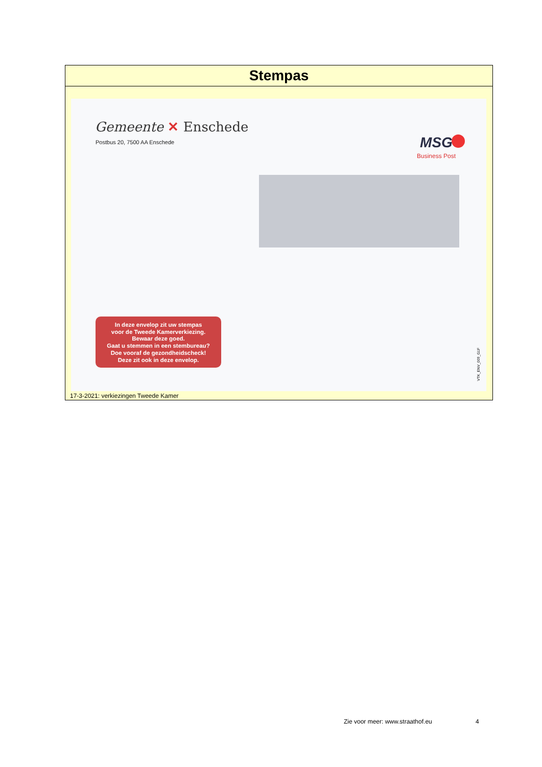Stempas
Gemeente ✕ Enschede
Postbus 20, 7500 AA Enschede MSG
Business Post
In deze envelop zit uw stempas
voor de Tweede Kamerverkiezing.
Bewaar deze goed.
Gaat u stemmen in een stembureau?
Doe vooraf de gezondheidscheck!
Deze zit ook in deze envelop.
VTK_ENV_009_G1F
17-3-2021: verkiezingen Tweede Kamer
Zie voor meer: www.straathof.eu
4